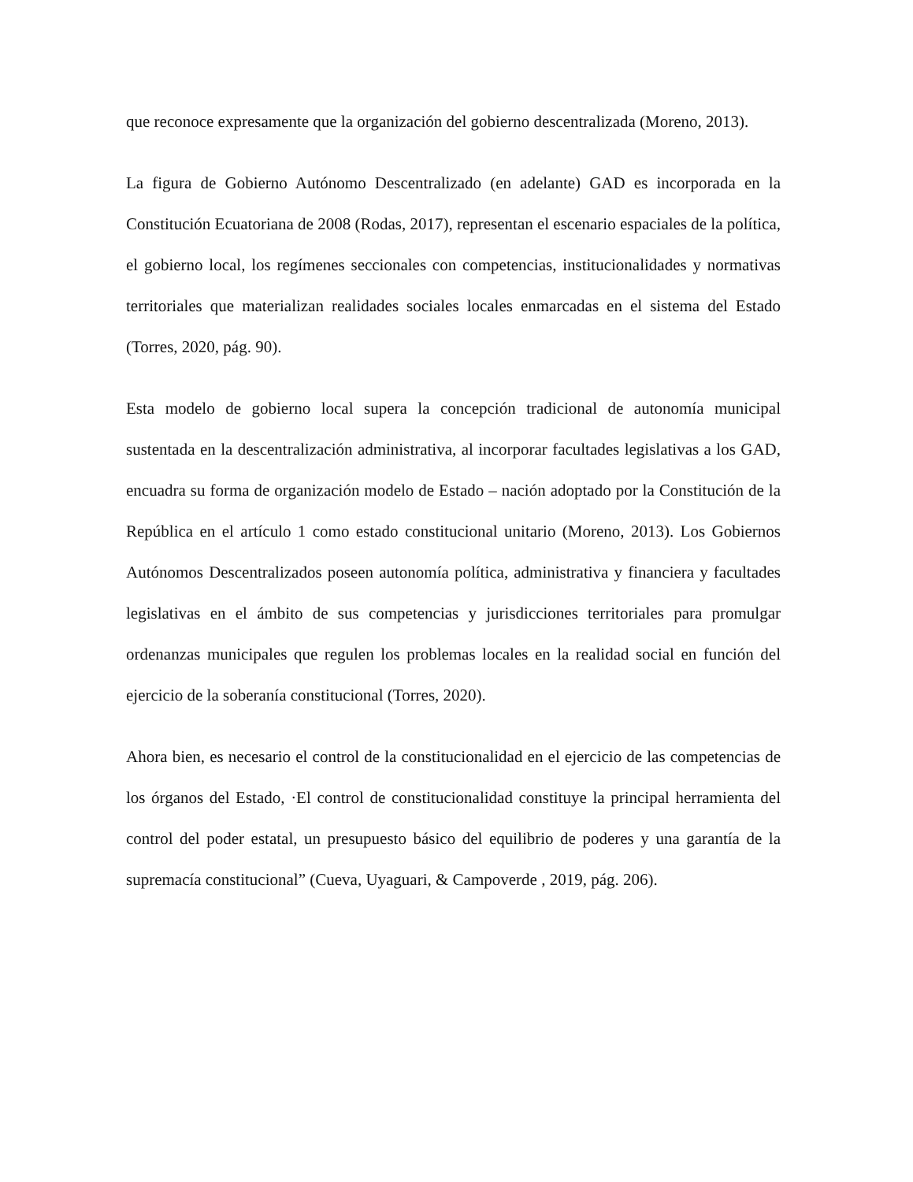que reconoce expresamente que la organización del gobierno descentralizada (Moreno, 2013).
La figura de Gobierno Autónomo Descentralizado (en adelante) GAD es incorporada en la Constitución Ecuatoriana de 2008 (Rodas, 2017), representan el escenario espaciales de la política, el gobierno local, los regímenes seccionales con competencias, institucionalidades y normativas territoriales que materializan realidades sociales locales enmarcadas en el sistema del Estado (Torres, 2020, pág. 90).
Esta modelo de gobierno local supera la concepción tradicional de autonomía municipal sustentada en la descentralización administrativa, al incorporar facultades legislativas a los GAD, encuadra su forma de organización modelo de Estado – nación adoptado por la Constitución de la República en el artículo 1 como estado constitucional unitario (Moreno, 2013). Los Gobiernos Autónomos Descentralizados poseen autonomía política, administrativa y financiera y facultades legislativas en el ámbito de sus competencias y jurisdicciones territoriales para promulgar ordenanzas municipales que regulen los problemas locales en la realidad social en función del ejercicio de la soberanía constitucional (Torres, 2020).
Ahora bien, es necesario el control de la constitucionalidad en el ejercicio de las competencias de los órganos del Estado, ·El control de constitucionalidad constituye la principal herramienta del control del poder estatal, un presupuesto básico del equilibrio de poderes y una garantía de la supremacía constitucional” (Cueva, Uyaguari, & Campoverde , 2019, pág. 206).